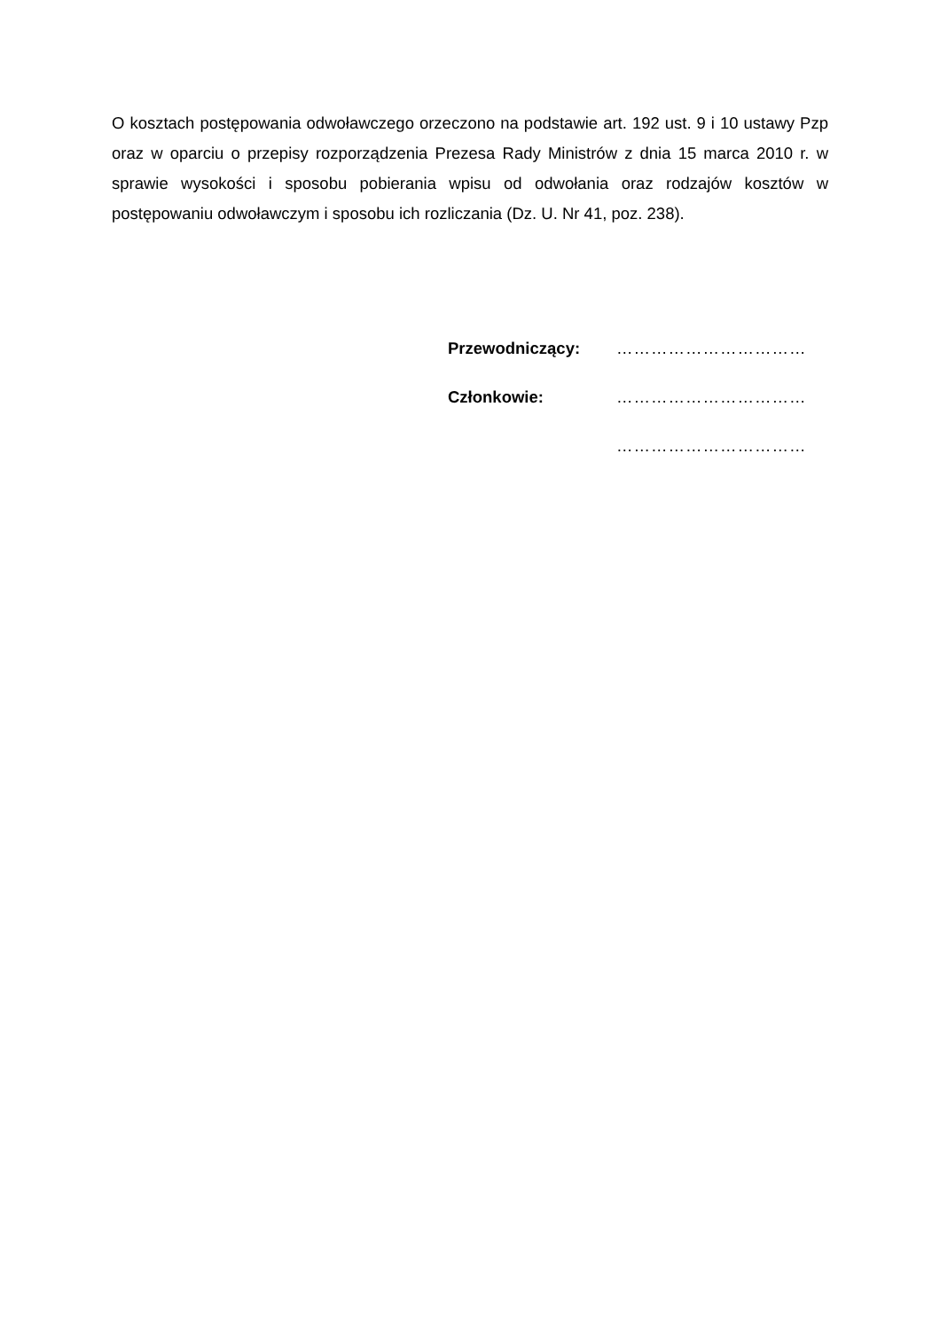O kosztach postępowania odwoławczego orzeczono na podstawie art. 192 ust. 9 i 10 ustawy Pzp oraz w oparciu o przepisy rozporządzenia Prezesa Rady Ministrów z dnia 15 marca 2010 r. w sprawie wysokości i sposobu pobierania wpisu od odwołania oraz rodzajów kosztów w postępowaniu odwoławczym i sposobu ich rozliczania (Dz. U. Nr 41, poz. 238).
Przewodniczący: ……………………………
Członkowie: ……………………………
……………………………